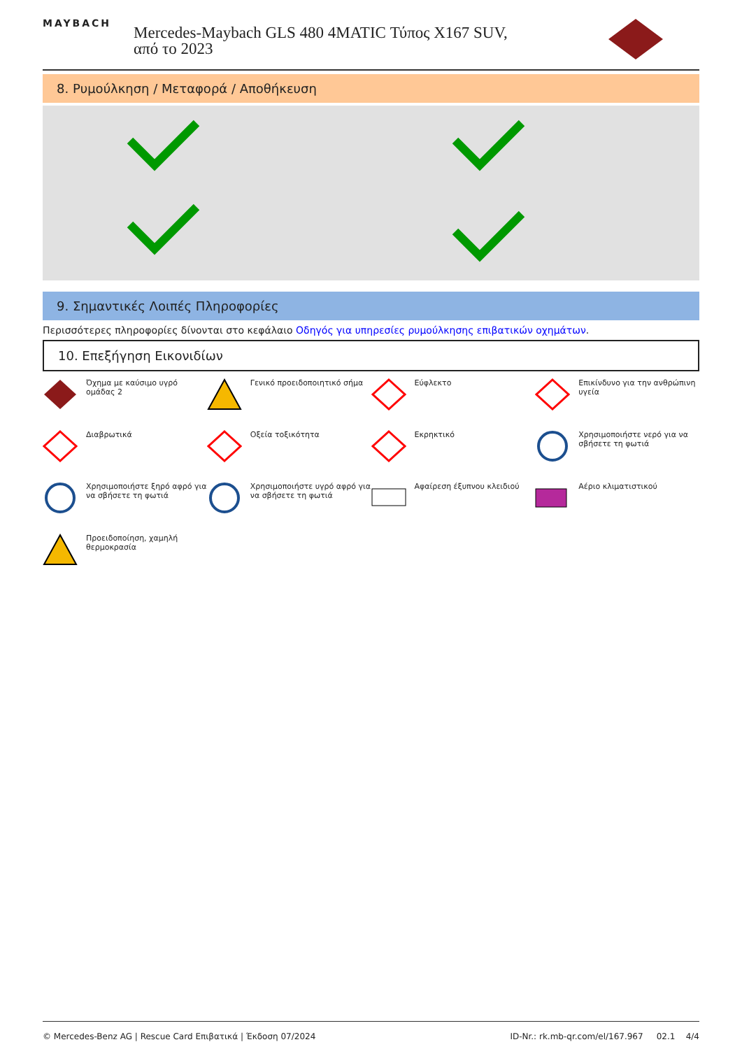MAYBACH
Mercedes-Maybach GLS 480 4MATIC Τύπος X167 SUV, από το 2023
8. Ρυμούλκηση / Μεταφορά / Αποθήκευση
9. Σημαντικές Λοιπές Πληροφορίες
Περισσότερες πληροφορίες δίνονται στο κεφάλαιο Οδηγός για υπηρεσίες ρυμούλκησης επιβατικών οχημάτων.
10. Επεξήγηση Εικονιδίων
Όχημα με καύσιμο υγρό ομάδας 2
Γενικό προειδοποιητικό σήμα
Εύφλεκτο
Επικίνδυνο για την ανθρώπινη υγεία
Διαβρωτικά
Οξεία τοξικότητα
Εκρηκτικό
Χρησιμοποιήστε νερό για να σβήσετε τη φωτιά
Χρησιμοποιήστε ξηρό αφρό για να σβήσετε τη φωτιά
Χρησιμοποιήστε υγρό αφρό για να σβήσετε τη φωτιά
Αφαίρεση έξυπνου κλειδιού
Αέριο κλιματιστικού
Προειδοποίηση, χαμηλή θερμοκρασία
© Mercedes-Benz AG | Rescue Card Επιβατικά | Έκδοση 07/2024 ID-Nr.: rk.mb-qr.com/el/167.967 02.1 4/4